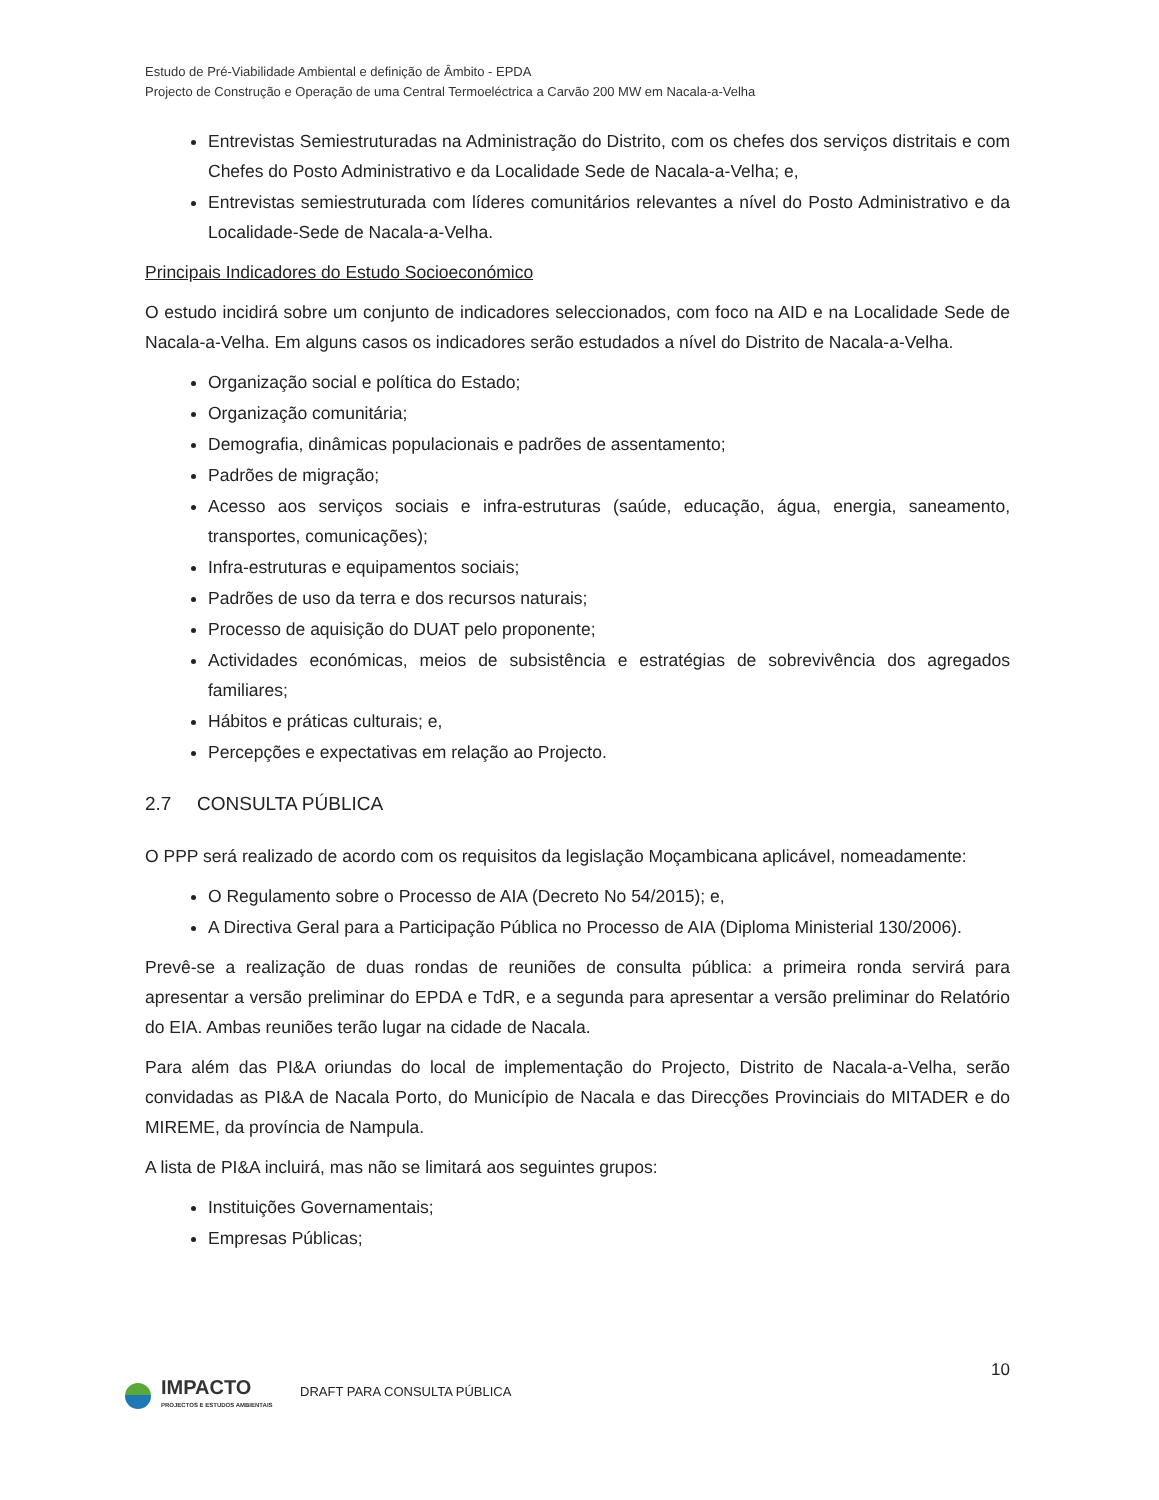Estudo de Pré-Viabilidade Ambiental e definição de Âmbito - EPDA
Projecto de Construção e Operação de uma Central Termoeléctrica a Carvão 200 MW em Nacala-a-Velha
Entrevistas Semiestruturadas na Administração do Distrito, com os chefes dos serviços distritais e com Chefes do Posto Administrativo e da Localidade Sede de Nacala-a-Velha; e,
Entrevistas semiestruturada com líderes comunitários relevantes a nível do Posto Administrativo e da Localidade-Sede de Nacala-a-Velha.
Principais Indicadores do Estudo Socioeconómico
O estudo incidirá sobre um conjunto de indicadores seleccionados, com foco na AID e na Localidade Sede de Nacala-a-Velha. Em alguns casos os indicadores serão estudados a nível do Distrito de Nacala-a-Velha.
Organização social e política do Estado;
Organização comunitária;
Demografia, dinâmicas populacionais e padrões de assentamento;
Padrões de migração;
Acesso aos serviços sociais e infra-estruturas (saúde, educação, água, energia, saneamento, transportes, comunicações);
Infra-estruturas e equipamentos sociais;
Padrões de uso da terra e dos recursos naturais;
Processo de aquisição do DUAT pelo proponente;
Actividades económicas, meios de subsistência e estratégias de sobrevivência dos agregados familiares;
Hábitos e práticas culturais; e,
Percepções e expectativas em relação ao Projecto.
2.7 CONSULTA PÚBLICA
O PPP será realizado de acordo com os requisitos da legislação Moçambicana aplicável, nomeadamente:
O Regulamento sobre o Processo de AIA (Decreto No 54/2015); e,
A Directiva Geral para a Participação Pública no Processo de AIA (Diploma Ministerial 130/2006).
Prevê-se a realização de duas rondas de reuniões de consulta pública: a primeira ronda servirá para apresentar a versão preliminar do EPDA e TdR, e a segunda para apresentar a versão preliminar do Relatório do EIA. Ambas reuniões terão lugar na cidade de Nacala.
Para além das PI&A oriundas do local de implementação do Projecto, Distrito de Nacala-a-Velha, serão convidadas as PI&A de Nacala Porto, do Município de Nacala e das Direcções Provinciais do MITADER e do MIREME, da província de Nampula.
A lista de PI&A incluirá, mas não se limitará aos seguintes grupos:
Instituições Governamentais;
Empresas Públicas;
10
IMPACTO
PROJECTOS E ESTUDOS AMBIENTAIS
DRAFT PARA CONSULTA PÚBLICA